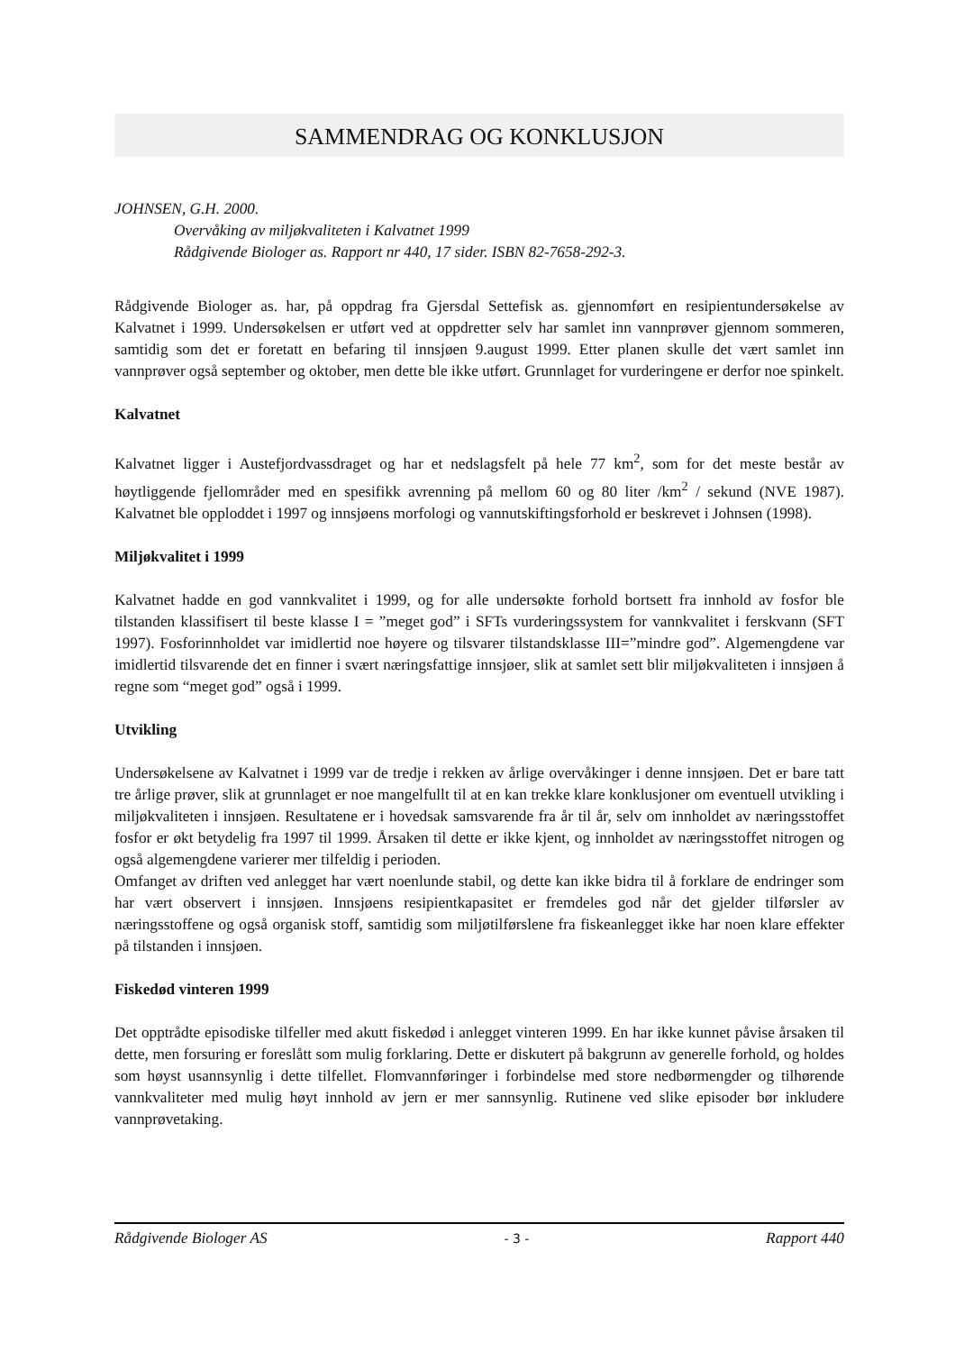SAMMENDRAG OG KONKLUSJON
JOHNSEN, G.H. 2000.
Overvåking av miljøkvaliteten i Kalvatnet 1999
Rådgivende Biologer as. Rapport nr 440, 17 sider. ISBN 82-7658-292-3.
Rådgivende Biologer as. har, på oppdrag fra Gjersdal Settefisk as. gjennomført en resipientundersøkelse av Kalvatnet i 1999. Undersøkelsen er utført ved at oppdretter selv har samlet inn vannprøver gjennom sommeren, samtidig som det er foretatt en befaring til innsjøen 9.august 1999. Etter planen skulle det vært samlet inn vannprøver også september og oktober, men dette ble ikke utført. Grunnlaget for vurderingene er derfor noe spinkelt.
Kalvatnet
Kalvatnet ligger i Austefjordvassdraget og har et nedslagsfelt på hele 77 km<sup>2</sup>, som for det meste består av høytliggende fjellområder med en spesifikk avrenning på mellom 60 og 80 liter /km<sup>2</sup> / sekund (NVE 1987). Kalvatnet ble opploddet i 1997 og innsjøens morfologi og vannutskiftingsforhold er beskrevet i Johnsen (1998).
Miljøkvalitet i 1999
Kalvatnet hadde en god vannkvalitet i 1999, og for alle undersøkte forhold bortsett fra innhold av fosfor ble tilstanden klassifisert til beste klasse I = ”meget god” i SFTs vurderingssystem for vannkvalitet i ferskvann (SFT 1997). Fosforinnholdet var imidlertid noe høyere og tilsvarer tilstandsklasse III=”mindre god”. Algemengdene var imidlertid tilsvarende det en finner i svært næringsfattige innsjøer, slik at samlet sett blir miljøkvaliteten i innsjøen å regne som “meget god” også i 1999.
Utvikling
Undersøkelsene av Kalvatnet i 1999 var de tredje i rekken av årlige overvåkinger i denne innsjøen. Det er bare tatt tre årlige prøver, slik at grunnlaget er noe mangelfullt til at en kan trekke klare konklusjoner om eventuell utvikling i miljøkvaliteten i innsjøen. Resultatene er i hovedsak samsvarende fra år til år, selv om innholdet av næringsstoffet fosfor er økt betydelig fra 1997 til 1999. Årsaken til dette er ikke kjent, og innholdet av næringsstoffet nitrogen og også algemengdene varierer mer tilfeldig i perioden.
Omfanget av driften ved anlegget har vært noenlunde stabil, og dette kan ikke bidra til å forklare de endringer som har vært observert i innsjøen. Innsjøens resipientkapasitet er fremdeles god når det gjelder tilførsler av næringsstoffene og også organisk stoff, samtidig som miljøtilførslene fra fiskeanlegget ikke har noen klare effekter på tilstanden i innsjøen.
Fiskedød vinteren 1999
Det opptrådte episodiske tilfeller med akutt fiskedød i anlegget vinteren 1999. En har ikke kunnet påvise årsaken til dette, men forsuring er foreslått som mulig forklaring. Dette er diskutert på bakgrunn av generelle forhold, og holdes som høyst usannsynlig i dette tilfellet. Flomvannføringer i forbindelse med store nedbørmengder og tilhørende vannkvaliteter med mulig høyt innhold av jern er mer sannsynlig. Rutinene ved slike episoder bør inkludere vannprøvetaking.
Rådgivende Biologer AS - 3 - Rapport 440